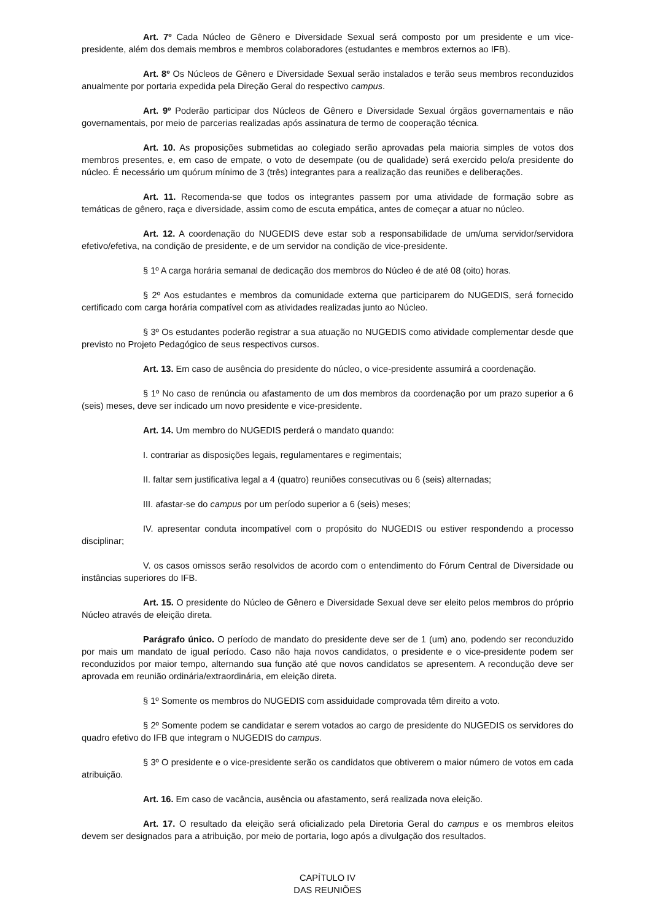Art. 7º Cada Núcleo de Gênero e Diversidade Sexual será composto por um presidente e um vice-presidente, além dos demais membros e membros colaboradores (estudantes e membros externos ao IFB).
Art. 8º Os Núcleos de Gênero e Diversidade Sexual serão instalados e terão seus membros reconduzidos anualmente por portaria expedida pela Direção Geral do respectivo campus.
Art. 9º Poderão participar dos Núcleos de Gênero e Diversidade Sexual órgãos governamentais e não governamentais, por meio de parcerias realizadas após assinatura de termo de cooperação técnica.
Art. 10. As proposições submetidas ao colegiado serão aprovadas pela maioria simples de votos dos membros presentes, e, em caso de empate, o voto de desempate (ou de qualidade) será exercido pelo/a presidente do núcleo. É necessário um quórum mínimo de 3 (três) integrantes para a realização das reuniões e deliberações.
Art. 11. Recomenda-se que todos os integrantes passem por uma atividade de formação sobre as temáticas de gênero, raça e diversidade, assim como de escuta empática, antes de começar a atuar no núcleo.
Art. 12. A coordenação do NUGEDIS deve estar sob a responsabilidade de um/uma servidor/servidora efetivo/efetiva, na condição de presidente, e de um servidor na condição de vice-presidente.
§ 1º A carga horária semanal de dedicação dos membros do Núcleo é de até 08 (oito) horas.
§ 2º Aos estudantes e membros da comunidade externa que participarem do NUGEDIS, será fornecido certificado com carga horária compatível com as atividades realizadas junto ao Núcleo.
§ 3º Os estudantes poderão registrar a sua atuação no NUGEDIS como atividade complementar desde que previsto no Projeto Pedagógico de seus respectivos cursos.
Art. 13. Em caso de ausência do presidente do núcleo, o vice-presidente assumirá a coordenação.
§ 1º No caso de renúncia ou afastamento de um dos membros da coordenação por um prazo superior a 6 (seis) meses, deve ser indicado um novo presidente e vice-presidente.
Art. 14. Um membro do NUGEDIS perderá o mandato quando:
I. contrariar as disposições legais, regulamentares e regimentais;
II. faltar sem justificativa legal a 4 (quatro) reuniões consecutivas ou 6 (seis) alternadas;
III. afastar-se do campus por um período superior a 6 (seis) meses;
IV. apresentar conduta incompatível com o propósito do NUGEDIS ou estiver respondendo a processo disciplinar;
V. os casos omissos serão resolvidos de acordo com o entendimento do Fórum Central de Diversidade ou instâncias superiores do IFB.
Art. 15. O presidente do Núcleo de Gênero e Diversidade Sexual deve ser eleito pelos membros do próprio Núcleo através de eleição direta.
Parágrafo único. O período de mandato do presidente deve ser de 1 (um) ano, podendo ser reconduzido por mais um mandato de igual período. Caso não haja novos candidatos, o presidente e o vice-presidente podem ser reconduzidos por maior tempo, alternando sua função até que novos candidatos se apresentem. A recondução deve ser aprovada em reunião ordinária/extraordinária, em eleição direta.
§ 1º Somente os membros do NUGEDIS com assiduidade comprovada têm direito a voto.
§ 2º Somente podem se candidatar e serem votados ao cargo de presidente do NUGEDIS os servidores do quadro efetivo do IFB que integram o NUGEDIS do campus.
§ 3º O presidente e o vice-presidente serão os candidatos que obtiverem o maior número de votos em cada atribuição.
Art. 16. Em caso de vacância, ausência ou afastamento, será realizada nova eleição.
Art. 17. O resultado da eleição será oficializado pela Diretoria Geral do campus e os membros eleitos devem ser designados para a atribuição, por meio de portaria, logo após a divulgação dos resultados.
CAPÍTULO IV
DAS REUNIÕES